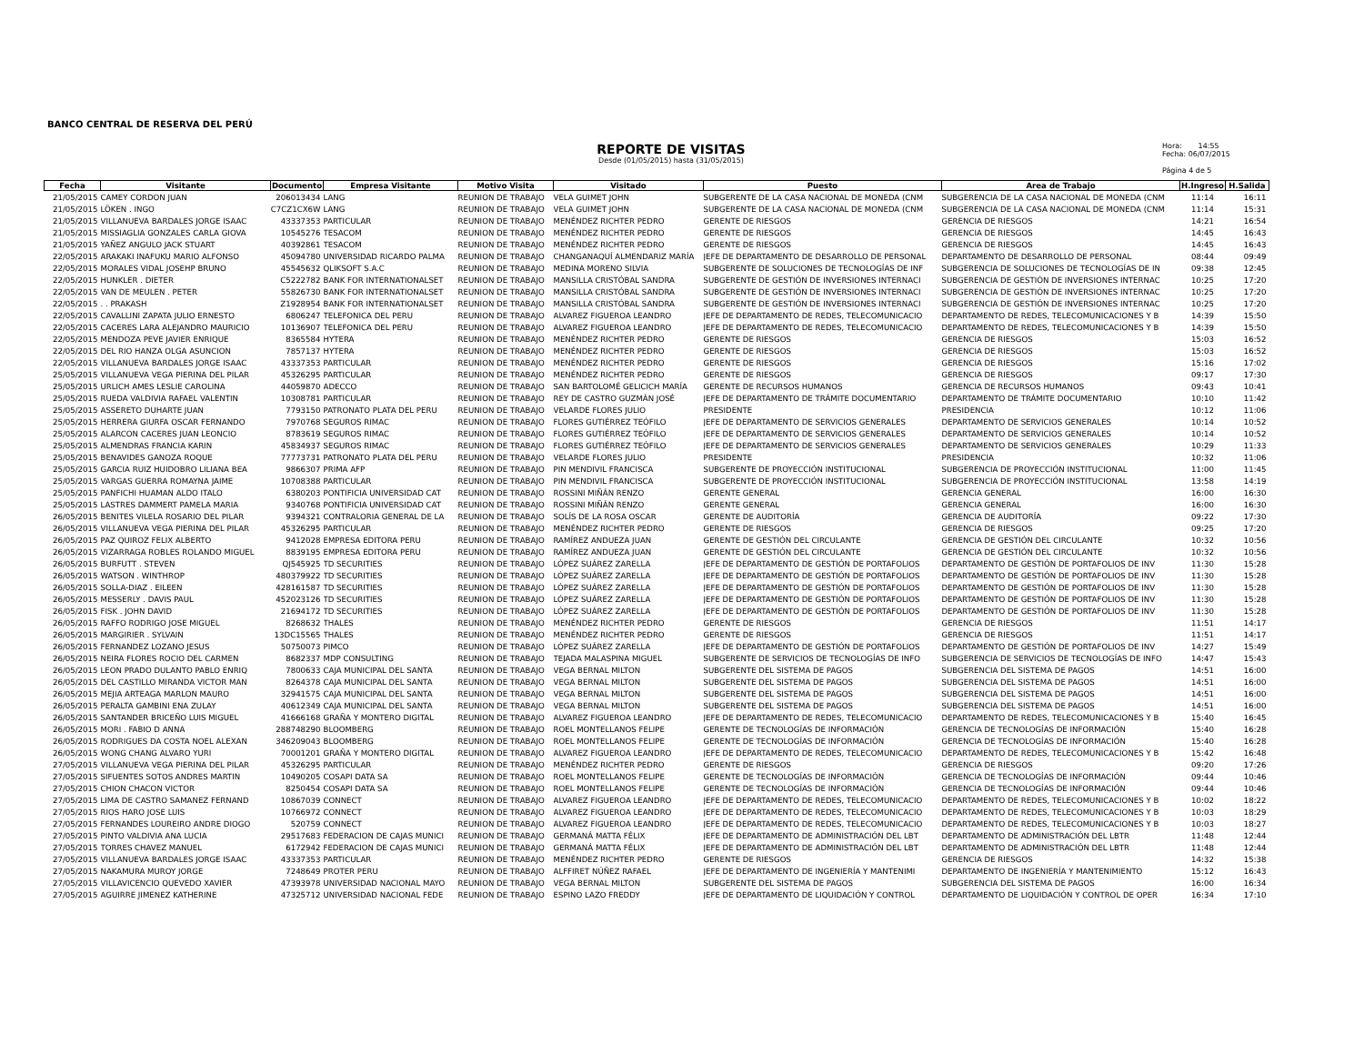BANCO CENTRAL DE RESERVA DEL PERÚ
REPORTE DE VISITAS
Desde (01/05/2015) hasta (31/05/2015)
Hora: 14:55
Fecha: 06/07/2015
Página 4 de 5
| Fecha | Visitante | Documento | Empresa Visitante | Motivo Visita | Visitado | Puesto | Area de Trabajo | H.Ingreso | H.Salida |
| --- | --- | --- | --- | --- | --- | --- | --- | --- | --- |
| 21/05/2015 | CAMEY CORDON JUAN | 206013434 | LANG | REUNION DE TRABAJO | VELA GUIMET JOHN | SUBGERENTE DE LA CASA NACIONAL DE MONEDA (CNM | SUBGERENCIA DE LA CASA NACIONAL DE MONEDA (CNM | 11:14 | 16:11 |
| 21/05/2015 | LÖKEN . INGO | C7CZ1CX6W | LANG | REUNION DE TRABAJO | VELA GUIMET JOHN | SUBGERENTE DE LA CASA NACIONAL DE MONEDA (CNM | SUBGERENCIA DE LA CASA NACIONAL DE MONEDA (CNM | 11:14 | 15:31 |
| 21/05/2015 | VILLANUEVA BARDALES JORGE ISAAC | 43337353 | PARTICULAR | REUNION DE TRABAJO | MENÉNDEZ RICHTER PEDRO | GERENTE DE RIESGOS | GERENCIA DE RIESGOS | 14:21 | 16:54 |
| 21/05/2015 | MISSIAGLIA GONZALES CARLA GIOVA | 10545276 | TESACOM | REUNION DE TRABAJO | MENÉNDEZ RICHTER PEDRO | GERENTE DE RIESGOS | GERENCIA DE RIESGOS | 14:45 | 16:43 |
| 21/05/2015 | YAÑEZ ANGULO JACK STUART | 40392861 | TESACOM | REUNION DE TRABAJO | MENÉNDEZ RICHTER PEDRO | GERENTE DE RIESGOS | GERENCIA DE RIESGOS | 14:45 | 16:43 |
| 22/05/2015 | ARAKAKI INAFUKU MARIO ALFONSO | 45094780 | UNIVERSIDAD RICARDO PALMA | REUNION DE TRABAJO | CHANGANAQUÍ ALMENDARIZ MARÍA | JEFE DE DEPARTAMENTO DE DESARROLLO DE PERSONAL | DEPARTAMENTO DE DESARROLLO DE PERSONAL | 08:44 | 09:49 |
| 22/05/2015 | MORALES VIDAL JOSEHP BRUNO | 45545632 | QLIKSOFT S.A.C | REUNION DE TRABAJO | MEDINA MORENO SILVIA | SUBGERENTE DE SOLUCIONES DE TECNOLOGÍAS DE INF | SUBGERENCIA DE SOLUCIONES DE TECNOLOGÍAS DE IN | 09:38 | 12:45 |
| 22/05/2015 | HUNKLER . DIETER | C5222782 | BANK FOR INTERNATIONALSET | REUNION DE TRABAJO | MANSILLA CRISTÓBAL SANDRA | SUBGERENTE DE GESTIÓN DE INVERSIONES INTERNACI | SUBGERENCIA DE GESTIÓN DE INVERSIONES INTERNAC | 10:25 | 17:20 |
| 22/05/2015 | VAN DE MEULEN . PETER | 55826730 | BANK FOR INTERNATIONALSET | REUNION DE TRABAJO | MANSILLA CRISTÓBAL SANDRA | SUBGERENTE DE GESTIÓN DE INVERSIONES INTERNACI | SUBGERENCIA DE GESTIÓN DE INVERSIONES INTERNAC | 10:25 | 17:20 |
| 22/05/2015 | . . PRAKASH | Z1928954 | BANK FOR INTERNATIONALSET | REUNION DE TRABAJO | MANSILLA CRISTÓBAL SANDRA | SUBGERENTE DE GESTIÓN DE INVERSIONES INTERNACI | SUBGERENCIA DE GESTIÓN DE INVERSIONES INTERNAC | 10:25 | 17:20 |
| 22/05/2015 | CAVALLINI ZAPATA JULIO ERNESTO | 6806247 | TELEFONICA DEL PERU | REUNION DE TRABAJO | ALVAREZ FIGUEROA LEANDRO | JEFE DE DEPARTAMENTO DE REDES, TELECOMUNICACIO | DEPARTAMENTO DE REDES, TELECOMUNICACIONES Y B | 14:39 | 15:50 |
| 22/05/2015 | CACERES LARA ALEJANDRO MAURICIO | 10136907 | TELEFONICA DEL PERU | REUNION DE TRABAJO | ALVAREZ FIGUEROA LEANDRO | JEFE DE DEPARTAMENTO DE REDES, TELECOMUNICACIO | DEPARTAMENTO DE REDES, TELECOMUNICACIONES Y B | 14:39 | 15:50 |
| 22/05/2015 | MENDOZA PEVE JAVIER ENRIQUE | 8365584 | HYTERA | REUNION DE TRABAJO | MENÉNDEZ RICHTER PEDRO | GERENTE DE RIESGOS | GERENCIA DE RIESGOS | 15:03 | 16:52 |
| 22/05/2015 | DEL RIO HANZA OLGA ASUNCION | 7857137 | HYTERA | REUNION DE TRABAJO | MENÉNDEZ RICHTER PEDRO | GERENTE DE RIESGOS | GERENCIA DE RIESGOS | 15:03 | 16:52 |
| 22/05/2015 | VILLANUEVA BARDALES JORGE ISAAC | 43337353 | PARTICULAR | REUNION DE TRABAJO | MENÉNDEZ RICHTER PEDRO | GERENTE DE RIESGOS | GERENCIA DE RIESGOS | 15:16 | 17:02 |
| 25/05/2015 | VILLANUEVA VEGA PIERINA DEL PILAR | 45326295 | PARTICULAR | REUNION DE TRABAJO | MENÉNDEZ RICHTER PEDRO | GERENTE DE RIESGOS | GERENCIA DE RIESGOS | 09:17 | 17:30 |
| 25/05/2015 | URLICH AMES LESLIE CAROLINA | 44059870 | ADECCO | REUNION DE TRABAJO | SAN BARTOLOMÉ GELICICH MARÍA | GERENTE DE RECURSOS HUMANOS | GERENCIA DE RECURSOS HUMANOS | 09:43 | 10:41 |
| 25/05/2015 | RUEDA VALDIVIA RAFAEL VALENTIN | 10308781 | PARTICULAR | REUNION DE TRABAJO | REY DE CASTRO GUZMÁN JOSÉ | JEFE DE DEPARTAMENTO DE TRÁMITE DOCUMENTARIO | DEPARTAMENTO DE TRÁMITE DOCUMENTARIO | 10:10 | 11:42 |
| 25/05/2015 | ASSERETO DUHARTE JUAN | 7793150 | PATRONATO PLATA DEL PERU | REUNION DE TRABAJO | VELARDE FLORES JULIO | PRESIDENTE | PRESIDENCIA | 10:12 | 11:06 |
| 25/05/2015 | HERRERA GIURFA OSCAR FERNANDO | 7970768 | SEGUROS RIMAC | REUNION DE TRABAJO | FLORES GUTIÉRREZ TEÓFILO | JEFE DE DEPARTAMENTO DE SERVICIOS GENERALES | DEPARTAMENTO DE SERVICIOS GENERALES | 10:14 | 10:52 |
| 25/05/2015 | ALARCON CACERES JUAN LEONCIO | 8783619 | SEGUROS RIMAC | REUNION DE TRABAJO | FLORES GUTIÉRREZ TEÓFILO | JEFE DE DEPARTAMENTO DE SERVICIOS GENERALES | DEPARTAMENTO DE SERVICIOS GENERALES | 10:14 | 10:52 |
| 25/05/2015 | ALMENDRAS FRANCIA KARIN | 45834937 | SEGUROS RIMAC | REUNION DE TRABAJO | FLORES GUTIÉRREZ TEÓFILO | JEFE DE DEPARTAMENTO DE SERVICIOS GENERALES | DEPARTAMENTO DE SERVICIOS GENERALES | 10:29 | 11:33 |
| 25/05/2015 | BENAVIDES GANOZA ROQUE | 77773731 | PATRONATO PLATA DEL PERU | REUNION DE TRABAJO | VELARDE FLORES JULIO | PRESIDENTE | PRESIDENCIA | 10:32 | 11:06 |
| 25/05/2015 | GARCIA RUIZ HUIDOBRO LILIANA BEA | 9866307 | PRIMA AFP | REUNION DE TRABAJO | PIN MENDIVIL FRANCISCA | SUBGERENTE DE PROYECCIÓN INSTITUCIONAL | SUBGERENCIA DE PROYECCIÓN INSTITUCIONAL | 11:00 | 11:45 |
| 25/05/2015 | VARGAS GUERRA ROMAYNA JAIME | 10708388 | PARTICULAR | REUNION DE TRABAJO | PIN MENDIVIL FRANCISCA | SUBGERENTE DE PROYECCIÓN INSTITUCIONAL | SUBGERENCIA DE PROYECCIÓN INSTITUCIONAL | 13:58 | 14:19 |
| 25/05/2015 | PANFICHI HUAMAN ALDO ITALO | 6380203 | PONTIFICIA UNIVERSIDAD CAT | REUNION DE TRABAJO | ROSSINI MIÑÁN RENZO | GERENTE GENERAL | GERENCIA GENERAL | 16:00 | 16:30 |
| 25/05/2015 | LASTRES DAMMERT PAMELA MARIA | 9340768 | PONTIFICIA UNIVERSIDAD CAT | REUNION DE TRABAJO | ROSSINI MIÑÁN RENZO | GERENTE GENERAL | GERENCIA GENERAL | 16:00 | 16:30 |
| 26/05/2015 | BENITES VILELA ROSARIO DEL PILAR | 9394321 | CONTRALORIA GENERAL DE LA | REUNION DE TRABAJO | SOLÍS DE LA ROSA OSCAR | GERENTE DE AUDITORÍA | GERENCIA DE AUDITORÍA | 09:22 | 17:30 |
| 26/05/2015 | VILLANUEVA VEGA PIERINA DEL PILAR | 45326295 | PARTICULAR | REUNION DE TRABAJO | MENÉNDEZ RICHTER PEDRO | GERENTE DE RIESGOS | GERENCIA DE RIESGOS | 09:25 | 17:20 |
| 26/05/2015 | PAZ QUIROZ FELIX ALBERTO | 9412028 | EMPRESA EDITORA PERU | REUNION DE TRABAJO | RAMÍREZ ANDUEZA JUAN | GERENTE DE GESTIÓN DEL CIRCULANTE | GERENCIA DE GESTIÓN DEL CIRCULANTE | 10:32 | 10:56 |
| 26/05/2015 | VIZARRAGA ROBLES ROLANDO MIGUEL | 8839195 | EMPRESA EDITORA PERU | REUNION DE TRABAJO | RAMÍREZ ANDUEZA JUAN | GERENTE DE GESTIÓN DEL CIRCULANTE | GERENCIA DE GESTIÓN DEL CIRCULANTE | 10:32 | 10:56 |
| 26/05/2015 | BURFUTT . STEVEN | QJ545925 | TD SECURITIES | REUNION DE TRABAJO | LÓPEZ SUÁREZ ZARELLA | JEFE DE DEPARTAMENTO DE GESTIÓN DE PORTAFOLIOS | DEPARTAMENTO DE GESTIÓN DE PORTAFOLIOS DE INV | 11:30 | 15:28 |
| 26/05/2015 | WATSON . WINTHROP | 480379922 | TD SECURITIES | REUNION DE TRABAJO | LÓPEZ SUÁREZ ZARELLA | JEFE DE DEPARTAMENTO DE GESTIÓN DE PORTAFOLIOS | DEPARTAMENTO DE GESTIÓN DE PORTAFOLIOS DE INV | 11:30 | 15:28 |
| 26/05/2015 | SOLLA-DIAZ . EILEEN | 428161587 | TD SECURITIES | REUNION DE TRABAJO | LÓPEZ SUÁREZ ZARELLA | JEFE DE DEPARTAMENTO DE GESTIÓN DE PORTAFOLIOS | DEPARTAMENTO DE GESTIÓN DE PORTAFOLIOS DE INV | 11:30 | 15:28 |
| 26/05/2015 | MESSERLY . DAVIS PAUL | 452023126 | TD SECURITIES | REUNION DE TRABAJO | LÓPEZ SUÁREZ ZARELLA | JEFE DE DEPARTAMENTO DE GESTIÓN DE PORTAFOLIOS | DEPARTAMENTO DE GESTIÓN DE PORTAFOLIOS DE INV | 11:30 | 15:28 |
| 26/05/2015 | FISK . JOHN DAVID | 21694172 | TD SECURITIES | REUNION DE TRABAJO | LÓPEZ SUÁREZ ZARELLA | JEFE DE DEPARTAMENTO DE GESTIÓN DE PORTAFOLIOS | DEPARTAMENTO DE GESTIÓN DE PORTAFOLIOS DE INV | 11:30 | 15:28 |
| 26/05/2015 | RAFFO RODRIGO JOSE MIGUEL | 8268632 | THALES | REUNION DE TRABAJO | MENÉNDEZ RICHTER PEDRO | GERENTE DE RIESGOS | GERENCIA DE RIESGOS | 11:51 | 14:17 |
| 26/05/2015 | MARGIRIER . SYLVAIN | 13DC15565 | THALES | REUNION DE TRABAJO | MENÉNDEZ RICHTER PEDRO | GERENTE DE RIESGOS | GERENCIA DE RIESGOS | 11:51 | 14:17 |
| 26/05/2015 | FERNANDEZ LOZANO JESUS | 50750073 | PIMCO | REUNION DE TRABAJO | LÓPEZ SUÁREZ ZARELLA | JEFE DE DEPARTAMENTO DE GESTIÓN DE PORTAFOLIOS | DEPARTAMENTO DE GESTIÓN DE PORTAFOLIOS DE INV | 14:27 | 15:49 |
| 26/05/2015 | NEIRA FLORES ROCIO DEL CARMEN | 8682337 | MDP CONSULTING | REUNION DE TRABAJO | TEJADA MALASPINA MIGUEL | SUBGERENTE DE SERVICIOS DE TECNOLOGÍAS DE INFO | SUBGERENCIA DE SERVICIOS DE TECNOLOGÍAS DE INFO | 14:47 | 15:43 |
| 26/05/2015 | LEON PRADO DULANTO PABLO ENRIQ | 7800633 | CAJA MUNICIPAL DEL SANTA | REUNION DE TRABAJO | VEGA BERNAL MILTON | SUBGERENTE DEL SISTEMA DE PAGOS | SUBGERENCIA DEL SISTEMA DE PAGOS | 14:51 | 16:00 |
| 26/05/2015 | DEL CASTILLO MIRANDA VICTOR MAN | 8264378 | CAJA MUNICIPAL DEL SANTA | REUNION DE TRABAJO | VEGA BERNAL MILTON | SUBGERENTE DEL SISTEMA DE PAGOS | SUBGERENCIA DEL SISTEMA DE PAGOS | 14:51 | 16:00 |
| 26/05/2015 | MEJIA ARTEAGA MARLON MAURO | 32941575 | CAJA MUNICIPAL DEL SANTA | REUNION DE TRABAJO | VEGA BERNAL MILTON | SUBGERENTE DEL SISTEMA DE PAGOS | SUBGERENCIA DEL SISTEMA DE PAGOS | 14:51 | 16:00 |
| 26/05/2015 | PERALTA GAMBINI ENA ZULAY | 40612349 | CAJA MUNICIPAL DEL SANTA | REUNION DE TRABAJO | VEGA BERNAL MILTON | SUBGERENTE DEL SISTEMA DE PAGOS | SUBGERENCIA DEL SISTEMA DE PAGOS | 14:51 | 16:00 |
| 26/05/2015 | SANTANDER BRICEÑO LUIS MIGUEL | 41666168 | GRAÑA Y MONTERO DIGITAL | REUNION DE TRABAJO | ALVAREZ FIGUEROA LEANDRO | JEFE DE DEPARTAMENTO DE REDES, TELECOMUNICACIO | DEPARTAMENTO DE REDES, TELECOMUNICACIONES Y B | 15:40 | 16:45 |
| 26/05/2015 | MORI . FABIO D ANNA | 288748290 | BLOOMBERG | REUNION DE TRABAJO | ROEL MONTELLANOS FELIPE | GERENTE DE TECNOLOGÍAS DE INFORMACIÓN | GERENCIA DE TECNOLOGÍAS DE INFORMACIÓN | 15:40 | 16:28 |
| 26/05/2015 | RODRIGUES DA COSTA NOEL ALEXAN | 346209043 | BLOOMBERG | REUNION DE TRABAJO | ROEL MONTELLANOS FELIPE | GERENTE DE TECNOLOGÍAS DE INFORMACIÓN | GERENCIA DE TECNOLOGÍAS DE INFORMACIÓN | 15:40 | 16:28 |
| 26/05/2015 | WONG CHANG ALVARO YURI | 70001201 | GRAÑA Y MONTERO DIGITAL | REUNION DE TRABAJO | ALVAREZ FIGUEROA LEANDRO | JEFE DE DEPARTAMENTO DE REDES, TELECOMUNICACIO | DEPARTAMENTO DE REDES, TELECOMUNICACIONES Y B | 15:42 | 16:48 |
| 27/05/2015 | VILLANUEVA VEGA PIERINA DEL PILAR | 45326295 | PARTICULAR | REUNION DE TRABAJO | MENÉNDEZ RICHTER PEDRO | GERENTE DE RIESGOS | GERENCIA DE RIESGOS | 09:20 | 17:26 |
| 27/05/2015 | SIFUENTES SOTOS ANDRES MARTIN | 10490205 | COSAPI DATA SA | REUNION DE TRABAJO | ROEL MONTELLANOS FELIPE | GERENTE DE TECNOLOGÍAS DE INFORMACIÓN | GERENCIA DE TECNOLOGÍAS DE INFORMACIÓN | 09:44 | 10:46 |
| 27/05/2015 | CHION CHACON VICTOR | 8250454 | COSAPI DATA SA | REUNION DE TRABAJO | ROEL MONTELLANOS FELIPE | GERENTE DE TECNOLOGÍAS DE INFORMACIÓN | GERENCIA DE TECNOLOGÍAS DE INFORMACIÓN | 09:44 | 10:46 |
| 27/05/2015 | LIMA DE CASTRO SAMANEZ FERNAND | 10867039 | CONNECT | REUNION DE TRABAJO | ALVAREZ FIGUEROA LEANDRO | JEFE DE DEPARTAMENTO DE REDES, TELECOMUNICACIO | DEPARTAMENTO DE REDES, TELECOMUNICACIONES Y B | 10:02 | 18:22 |
| 27/05/2015 | RIOS HARO JOSE LUIS | 10766972 | CONNECT | REUNION DE TRABAJO | ALVAREZ FIGUEROA LEANDRO | JEFE DE DEPARTAMENTO DE REDES, TELECOMUNICACIO | DEPARTAMENTO DE REDES, TELECOMUNICACIONES Y B | 10:03 | 18:29 |
| 27/05/2015 | FERNANDES LOUREIRO ANDRE DIOGO | 520759 | CONNECT | REUNION DE TRABAJO | ALVAREZ FIGUEROA LEANDRO | JEFE DE DEPARTAMENTO DE REDES, TELECOMUNICACIO | DEPARTAMENTO DE REDES, TELECOMUNICACIONES Y B | 10:03 | 18:27 |
| 27/05/2015 | PINTO VALDIVIA ANA LUCIA | 29517683 | FEDERACION DE CAJAS MUNICI | REUNION DE TRABAJO | GERMANÁ MATTA FÉLIX | JEFE DE DEPARTAMENTO DE ADMINISTRACIÓN DEL LBT | DEPARTAMENTO DE ADMINISTRACIÓN DEL LBTR | 11:48 | 12:44 |
| 27/05/2015 | TORRES CHAVEZ MANUEL | 6172942 | FEDERACION DE CAJAS MUNICI | REUNION DE TRABAJO | GERMANÁ MATTA FÉLIX | JEFE DE DEPARTAMENTO DE ADMINISTRACIÓN DEL LBT | DEPARTAMENTO DE ADMINISTRACIÓN DEL LBTR | 11:48 | 12:44 |
| 27/05/2015 | VILLANUEVA BARDALES JORGE ISAAC | 43337353 | PARTICULAR | REUNION DE TRABAJO | MENÉNDEZ RICHTER PEDRO | GERENTE DE RIESGOS | GERENCIA DE RIESGOS | 14:32 | 15:38 |
| 27/05/2015 | NAKAMURA MUROY JORGE | 7248649 | PROTER PERU | REUNION DE TRABAJO | ALFFIRET NÚÑEZ RAFAEL | JEFE DE DEPARTAMENTO DE INGENIERÍA Y MANTENIMI | DEPARTAMENTO DE INGENIERÍA Y MANTENIMIENTO | 15:12 | 16:43 |
| 27/05/2015 | VILLAVICENCIO QUEVEDO XAVIER | 47393978 | UNIVERSIDAD NACIONAL MAYO | REUNION DE TRABAJO | VEGA BERNAL MILTON | SUBGERENTE DEL SISTEMA DE PAGOS | SUBGERENCIA DEL SISTEMA DE PAGOS | 16:00 | 16:34 |
| 27/05/2015 | AGUIRRE JIMENEZ KATHERINE | 47325712 | UNIVERSIDAD NACIONAL FEDE | REUNION DE TRABAJO | ESPINO LAZO FREDDY | JEFE DE DEPARTAMENTO DE LIQUIDACIÓN Y CONTROL | DEPARTAMENTO DE LIQUIDACIÓN Y CONTROL DE OPER | 16:34 | 17:10 |